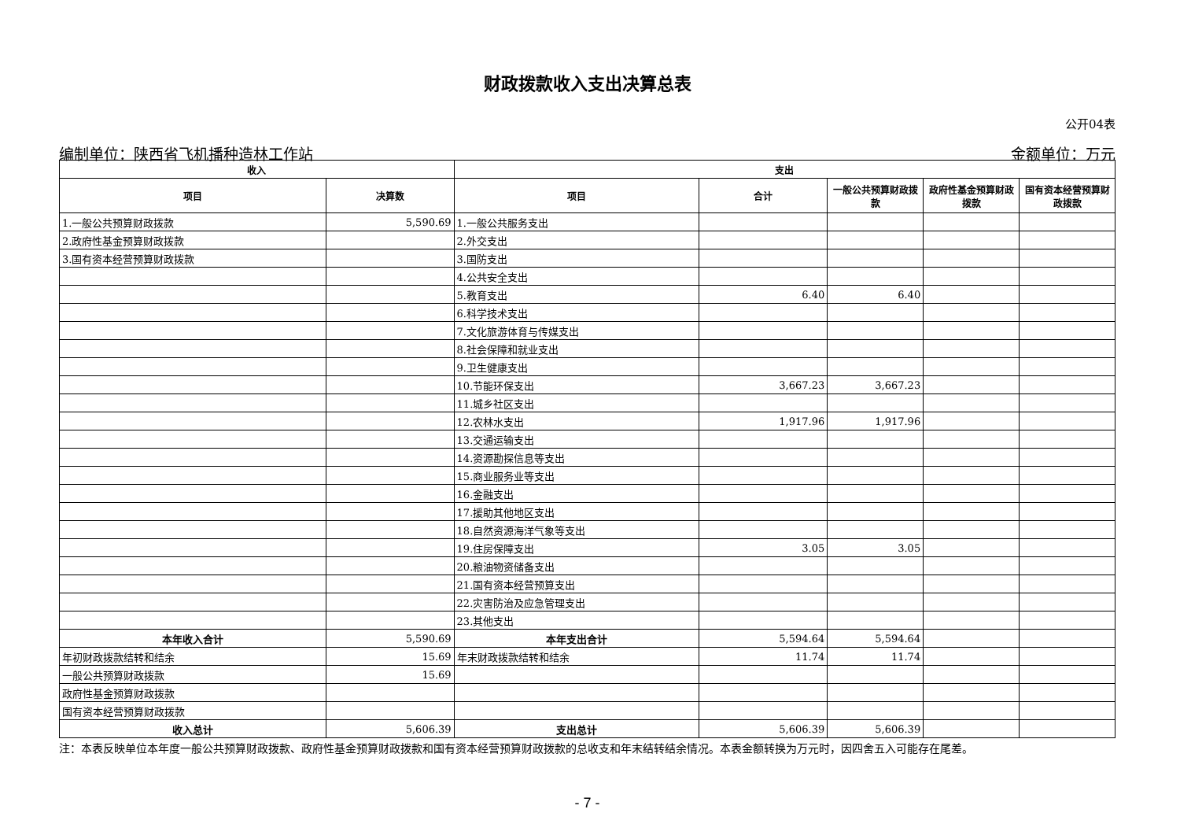财政拨款收入支出决算总表
公开04表
编制单位：陕西省飞机播种造林工作站 金额单位：万元
| 收入 | | 支出 | | | | |
| --- | --- | --- | --- | --- | --- | --- |
| 项目 | 决算数 | 项目 | 合计 | 一般公共预算财政拨款 | 政府性基金预算财政拨款 | 国有资本经营预算财政拨款 |
| 1.一般公共预算财政拨款 | 5,590.69 | 1.一般公共服务支出 | | | | |
| 2.政府性基金预算财政拨款 | | 2.外交支出 | | | | |
| 3.国有资本经营预算财政拨款 | | 3.国防支出 | | | | |
| | | 4.公共安全支出 | | | | |
| | | 5.教育支出 | 6.40 | 6.40 | | |
| | | 6.科学技术支出 | | | | |
| | | 7.文化旅游体育与传媒支出 | | | | |
| | | 8.社会保障和就业支出 | | | | |
| | | 9.卫生健康支出 | | | | |
| | | 10.节能环保支出 | 3,667.23 | 3,667.23 | | |
| | | 11.城乡社区支出 | | | | |
| | | 12.农林水支出 | 1,917.96 | 1,917.96 | | |
| | | 13.交通运输支出 | | | | |
| | | 14.资源勘探信息等支出 | | | | |
| | | 15.商业服务业等支出 | | | | |
| | | 16.金融支出 | | | | |
| | | 17.援助其他地区支出 | | | | |
| | | 18.自然资源海洋气象等支出 | | | | |
| | | 19.住房保障支出 | 3.05 | 3.05 | | |
| | | 20.粮油物资储备支出 | | | | |
| | | 21.国有资本经营预算支出 | | | | |
| | | 22.灾害防治及应急管理支出 | | | | |
| | | 23.其他支出 | | | | |
| 本年收入合计 | 5,590.69 | 本年支出合计 | 5,594.64 | 5,594.64 | | |
| 年初财政拨款结转和结余 | 15.69 | 年末财政拨款结转和结余 | 11.74 | 11.74 | | |
| 一般公共预算财政拨款 | 15.69 | | | | | |
| 政府性基金预算财政拨款 | | | | | | |
| 国有资本经营预算财政拨款 | | | | | | |
| 收入总计 | 5,606.39 | 支出总计 | 5,606.39 | 5,606.39 | | |
注：本表反映单位本年度一般公共预算财政拨款、政府性基金预算财政拨款和国有资本经营预算财政拨款的总收支和年末结转结余情况。本表金额转换为万元时，因四舍五入可能存在尾差。
- 7 -